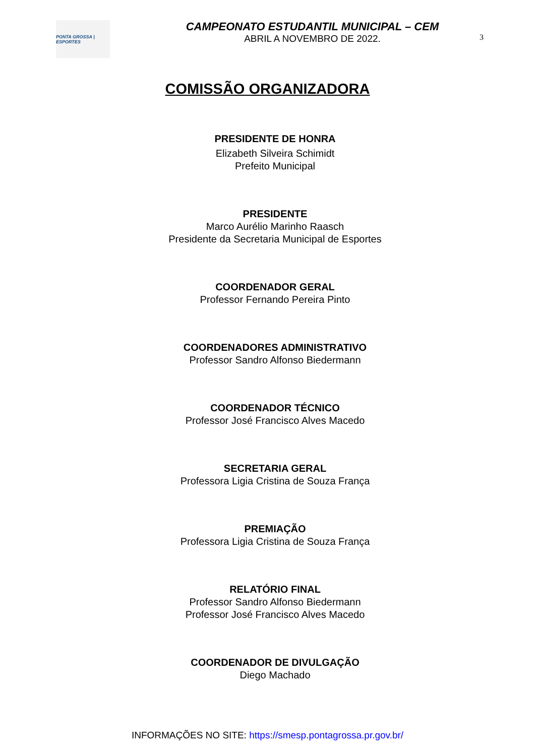PONTA GROSSA | ESPORTES
CAMPEONATO ESTUDANTIL MUNICIPAL – CEM
ABRIL A NOVEMBRO DE 2022.
3
COMISSÃO ORGANIZADORA
PRESIDENTE DE HONRA
Elizabeth Silveira Schimidt
Prefeito Municipal
PRESIDENTE
Marco Aurélio Marinho Raasch
Presidente da Secretaria Municipal de Esportes
COORDENADOR GERAL
Professor Fernando Pereira Pinto
COORDENADORES ADMINISTRATIVO
Professor Sandro Alfonso Biedermann
COORDENADOR TÉCNICO
Professor José Francisco Alves Macedo
SECRETARIA GERAL
Professora Ligia Cristina de Souza França
PREMIAÇÃO
Professora Ligia Cristina de Souza França
RELATÓRIO FINAL
Professor Sandro Alfonso Biedermann
Professor José Francisco Alves Macedo
COORDENADOR DE DIVULGAÇÃO
Diego Machado
INFORMAÇÕES NO SITE: https://smesp.pontagrossa.pr.gov.br/